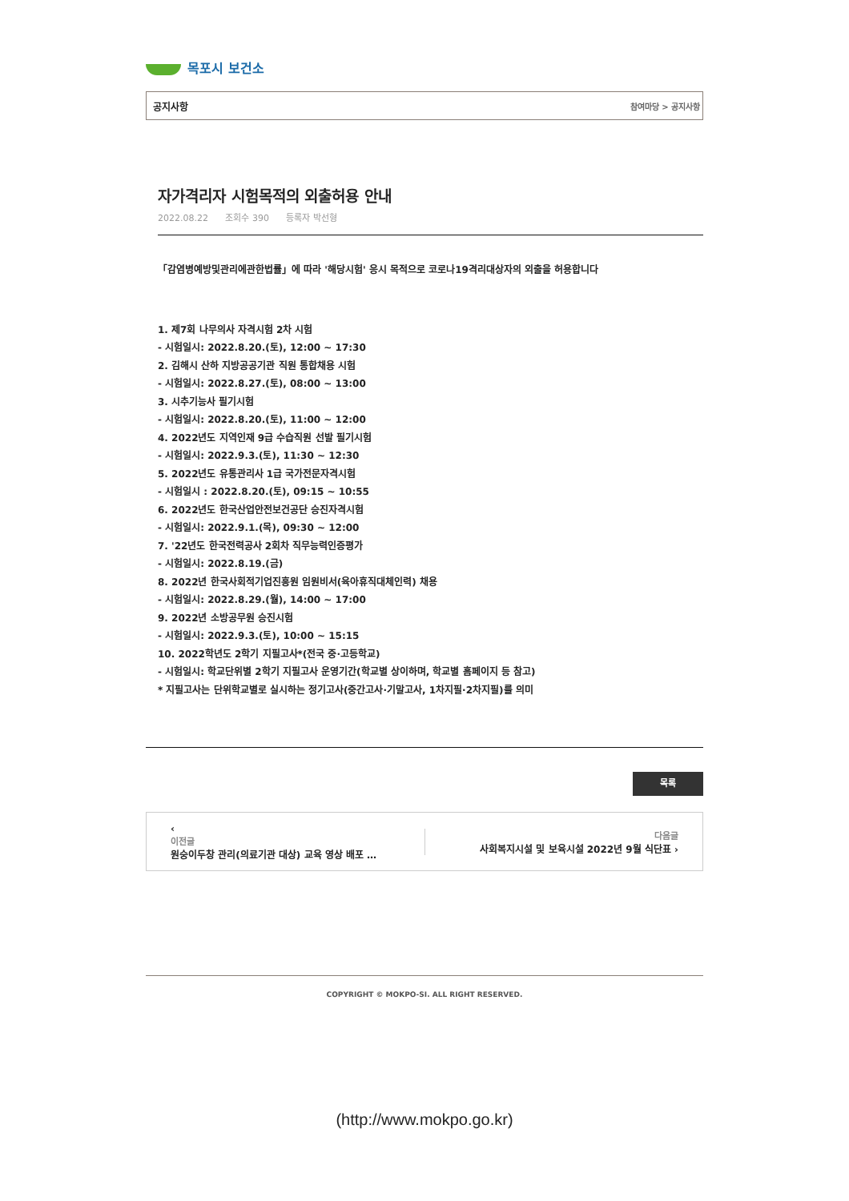목포시 보건소
공지사항 참여마당 > 공지사항
자가격리자 시험목적의 외출허용 안내
2022.08.22 조회수 390 등록자 박선형
「감염병예방및관리에관한법률」에 따라 '해당시험' 응시 목적으로 코로나19격리대상자의 외출을 허용합니다
1. 제7회 나무의사 자격시험 2차 시험
- 시험일시: 2022.8.20.(토), 12:00 ~ 17:30
2. 김해시 산하 지방공공기관 직원 통합채용 시험
- 시험일시: 2022.8.27.(토), 08:00 ~ 13:00
3. 시추기능사 필기시험
- 시험일시: 2022.8.20.(토), 11:00 ~ 12:00
4. 2022년도 지역인재 9급 수습직원 선발 필기시험
- 시험일시: 2022.9.3.(토), 11:30 ~ 12:30
5. 2022년도 유통관리사 1급 국가전문자격시험
- 시험일시 : 2022.8.20.(토), 09:15 ~ 10:55
6. 2022년도 한국산업안전보건공단 승진자격시험
- 시험일시: 2022.9.1.(목), 09:30 ~ 12:00
7. '22년도 한국전력공사 2회차 직무능력인증평가
- 시험일시: 2022.8.19.(금)
8. 2022년 한국사회적기업진흥원 임원비서(육아휴직대체인력) 채용
- 시험일시: 2022.8.29.(월), 14:00 ~ 17:00
9. 2022년 소방공무원 승진시험
- 시험일시: 2022.9.3.(토), 10:00 ~ 15:15
10. 2022학년도 2학기 지필고사*(전국 중·고등학교)
- 시험일시: 학교단위별 2학기 지필고사 운영기간(학교별 상이하며, 학교별 홈페이지 등 참고)
* 지필고사는 단위학교별로 실시하는 정기고사(중간고사·기말고사, 1차지필·2차지필)를 의미
목록
‹
이전글
원숭이두창 관리(의료기관 대상) 교육 영상 배포 …
다음글
사회복지시설 및 보육시설 2022년 9월 식단표 ›
COPYRIGHT © MOKPO-SI. ALL RIGHT RESERVED.
(http://www.mokpo.go.kr)